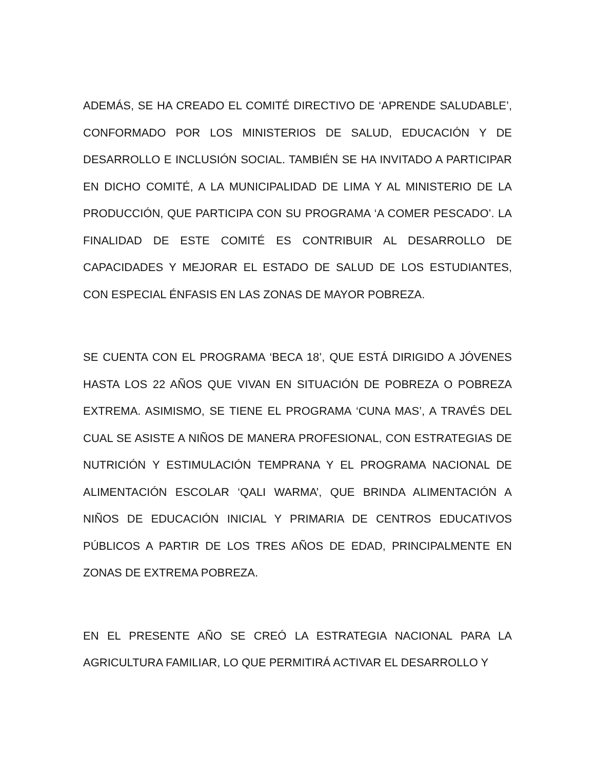ADEMÁS, SE HA CREADO EL COMITÉ DIRECTIVO DE ‘APRENDE SALUDABLE’, CONFORMADO POR LOS MINISTERIOS DE SALUD, EDUCACIÓN Y DE DESARROLLO E INCLUSIÓN SOCIAL. TAMBIÉN SE HA INVITADO A PARTICIPAR EN DICHO COMITÉ, A LA MUNICIPALIDAD DE LIMA Y AL MINISTERIO DE LA PRODUCCIÓN, QUE PARTICIPA CON SU PROGRAMA ‘A COMER PESCADO’. LA FINALIDAD DE ESTE COMITÉ ES CONTRIBUIR AL DESARROLLO DE CAPACIDADES Y MEJORAR EL ESTADO DE SALUD DE LOS ESTUDIANTES, CON ESPECIAL ÉNFASIS EN LAS ZONAS DE MAYOR POBREZA.
SE CUENTA CON EL PROGRAMA ‘BECA 18’, QUE ESTÁ DIRIGIDO A JÓVENES HASTA LOS 22 AÑOS QUE VIVAN EN SITUACIÓN DE POBREZA O POBREZA EXTREMA. ASIMISMO, SE TIENE EL PROGRAMA ‘CUNA MAS’, A TRAVÉS DEL CUAL SE ASISTE A NIÑOS DE MANERA PROFESIONAL, CON ESTRATEGIAS DE NUTRICIÓN Y ESTIMULACIÓN TEMPRANA Y EL PROGRAMA NACIONAL DE ALIMENTACIÓN ESCOLAR ‘QALI WARMA’, QUE BRINDA ALIMENTACIÓN A NIÑOS DE EDUCACIÓN INICIAL Y PRIMARIA DE CENTROS EDUCATIVOS PÚBLICOS A PARTIR DE LOS TRES AÑOS DE EDAD, PRINCIPALMENTE EN ZONAS DE EXTREMA POBREZA.
EN EL PRESENTE AÑO SE CREÓ LA ESTRATEGIA NACIONAL PARA LA AGRICULTURA FAMILIAR, LO QUE PERMITIRÁ ACTIVAR EL DESARROLLO Y